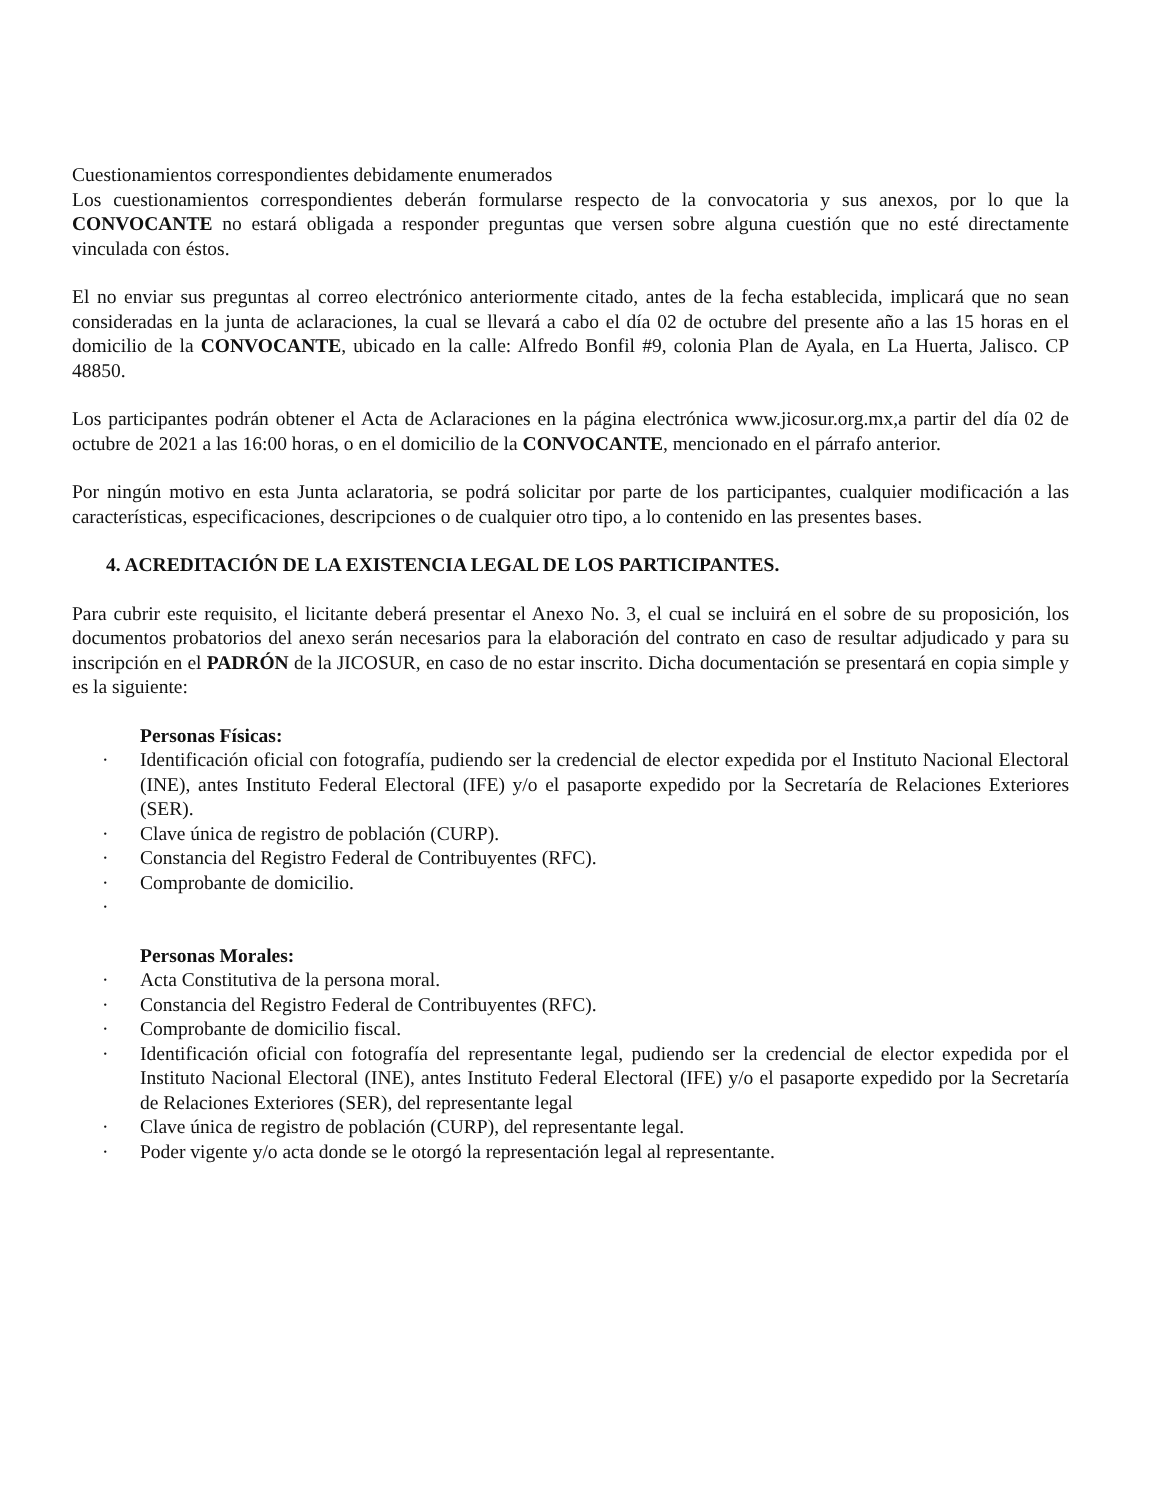Cuestionamientos correspondientes debidamente enumerados
Los cuestionamientos correspondientes deberán formularse respecto de la convocatoria y sus anexos, por lo que la CONVOCANTE no estará obligada a responder preguntas que versen sobre alguna cuestión que no esté directamente vinculada con éstos.
El no enviar sus preguntas al correo electrónico anteriormente citado, antes de la fecha establecida, implicará que no sean consideradas en la junta de aclaraciones, la cual se llevará a cabo el día 02 de octubre del presente año a las 15 horas en el domicilio de la CONVOCANTE, ubicado en la calle: Alfredo Bonfil #9, colonia Plan de Ayala, en La Huerta, Jalisco. CP 48850.
Los participantes podrán obtener el Acta de Aclaraciones en la página electrónica www.jicosur.org.mx,a partir del día 02 de octubre de 2021 a las 16:00 horas, o en el domicilio de la CONVOCANTE, mencionado en el párrafo anterior.
Por ningún motivo en esta Junta aclaratoria, se podrá solicitar por parte de los participantes, cualquier modificación a las características, especificaciones, descripciones o de cualquier otro tipo, a lo contenido en las presentes bases.
4. ACREDITACIÓN DE LA EXISTENCIA LEGAL DE LOS PARTICIPANTES.
Para cubrir este requisito, el licitante deberá presentar el Anexo No. 3, el cual se incluirá en el sobre de su proposición, los documentos probatorios del anexo serán necesarios para la elaboración del contrato en caso de resultar adjudicado y para su inscripción en el PADRÓN de la JICOSUR, en caso de no estar inscrito. Dicha documentación se presentará en copia simple y es la siguiente:
Personas Físicas:
· Identificación oficial con fotografía, pudiendo ser la credencial de elector expedida por el Instituto Nacional Electoral (INE), antes Instituto Federal Electoral (IFE) y/o el pasaporte expedido por la Secretaría de Relaciones Exteriores (SER).
· Clave única de registro de población (CURP).
· Constancia del Registro Federal de Contribuyentes (RFC).
· Comprobante de domicilio.
·
Personas Morales:
· Acta Constitutiva de la persona moral.
· Constancia del Registro Federal de Contribuyentes (RFC).
· Comprobante de domicilio fiscal.
· Identificación oficial con fotografía del representante legal, pudiendo ser la credencial de elector expedida por el Instituto Nacional Electoral (INE), antes Instituto Federal Electoral (IFE) y/o el pasaporte expedido por la Secretaría de Relaciones Exteriores (SER), del representante legal
· Clave única de registro de población (CURP), del representante legal.
· Poder vigente y/o acta donde se le otorgó la representación legal al representante.